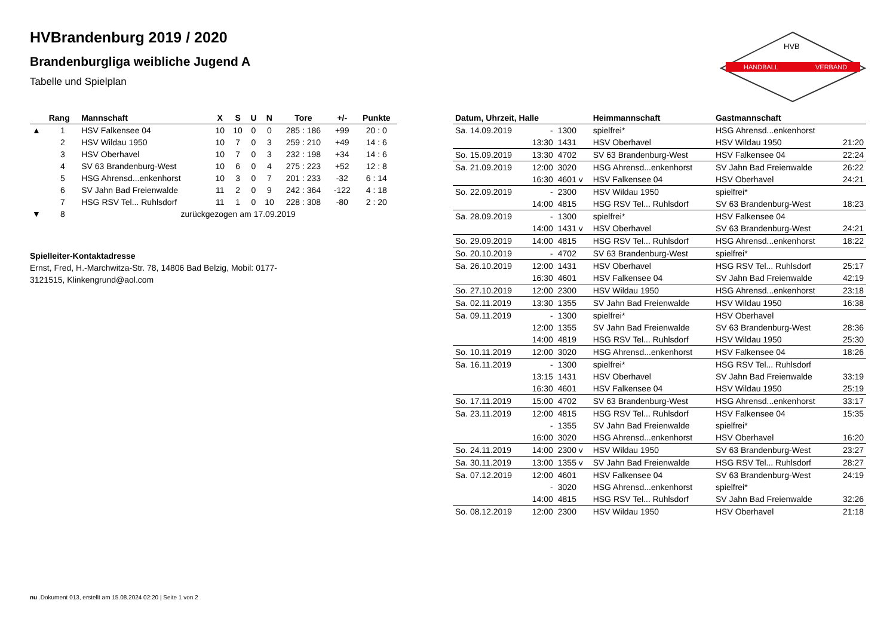HANDBALL
VERBAND
HVB
HVBrandenburg 2019 / 2020
Brandenburgliga weibliche Jugend A
Tabelle und Spielplan
| | Rang | Mannschaft | X | S | U | N | Tore | +/- | Punkte |
| --- | --- | --- | --- | --- | --- | --- | --- | --- | --- |
| ▲ | 1 | HSV Falkensee 04 | 10 | 10 | 0 | 0 | 285 : 186 | +99 | 20 : 0 |
| | 2 | HSV Wildau 1950 | 10 | 7 | 0 | 3 | 259 : 210 | +49 | 14 : 6 |
| | 3 | HSV Oberhavel | 10 | 7 | 0 | 3 | 232 : 198 | +34 | 14 : 6 |
| | 4 | SV 63 Brandenburg-West | 10 | 6 | 0 | 4 | 275 : 223 | +52 | 12 : 8 |
| | 5 | HSG Ahrensd...enkenhorst | 10 | 3 | 0 | 7 | 201 : 233 | -32 | 6 : 14 |
| | 6 | SV Jahn Bad Freienwalde | 11 | 2 | 0 | 9 | 242 : 364 | -122 | 4 : 18 |
| | 7 | HSG RSV Tel... Ruhlsdorf | 11 | 1 | 0 | 10 | 228 : 308 | -80 | 2 : 20 |
| ▼ | 8 | zurückgezogen am 17.09.2019 | | | | | | | |
Spielleiter-Kontaktadresse
Ernst, Fred, H.-Marchwitza-Str. 78, 14806 Bad Belzig, Mobil: 0177-3121515, Klinkengrund@aol.com
| Datum, Uhrzeit, Halle | | | Heimmannschaft | Gastmannschaft | |
| --- | --- | --- | --- | --- | --- |
| Sa. 14.09.2019 | - | 1300 | spielfrei* | HSG Ahrensd...enkenhorst | |
| | 13:30 | 1431 | HSV Oberhavel | HSV Wildau 1950 | 21:20 |
| So. 15.09.2019 | 13:30 | 4702 | SV 63 Brandenburg-West | HSV Falkensee 04 | 22:24 |
| Sa. 21.09.2019 | 12:00 | 3020 | HSG Ahrensd...enkenhorst | SV Jahn Bad Freienwalde | 26:22 |
| | 16:30 | 4601 v | HSV Falkensee 04 | HSV Oberhavel | 24:21 |
| So. 22.09.2019 | - | 2300 | HSV Wildau 1950 | spielfrei* | |
| | 14:00 | 4815 | HSG RSV Tel... Ruhlsdorf | SV 63 Brandenburg-West | 18:23 |
| Sa. 28.09.2019 | - | 1300 | spielfrei* | HSV Falkensee 04 | |
| | 14:00 | 1431 v | HSV Oberhavel | SV 63 Brandenburg-West | 24:21 |
| So. 29.09.2019 | 14:00 | 4815 | HSG RSV Tel... Ruhlsdorf | HSG Ahrensd...enkenhorst | 18:22 |
| So. 20.10.2019 | - | 4702 | SV 63 Brandenburg-West | spielfrei* | |
| Sa. 26.10.2019 | 12:00 | 1431 | HSV Oberhavel | HSG RSV Tel... Ruhlsdorf | 25:17 |
| | 16:30 | 4601 | HSV Falkensee 04 | SV Jahn Bad Freienwalde | 42:19 |
| So. 27.10.2019 | 12:00 | 2300 | HSV Wildau 1950 | HSG Ahrensd...enkenhorst | 23:18 |
| Sa. 02.11.2019 | 13:30 | 1355 | SV Jahn Bad Freienwalde | HSV Wildau 1950 | 16:38 |
| Sa. 09.11.2019 | - | 1300 | spielfrei* | HSV Oberhavel | |
| | 12:00 | 1355 | SV Jahn Bad Freienwalde | SV 63 Brandenburg-West | 28:36 |
| | 14:00 | 4819 | HSG RSV Tel... Ruhlsdorf | HSV Wildau 1950 | 25:30 |
| So. 10.11.2019 | 12:00 | 3020 | HSG Ahrensd...enkenhorst | HSV Falkensee 04 | 18:26 |
| Sa. 16.11.2019 | - | 1300 | spielfrei* | HSG RSV Tel... Ruhlsdorf | |
| | 13:15 | 1431 | HSV Oberhavel | SV Jahn Bad Freienwalde | 33:19 |
| | 16:30 | 4601 | HSV Falkensee 04 | HSV Wildau 1950 | 25:19 |
| So. 17.11.2019 | 15:00 | 4702 | SV 63 Brandenburg-West | HSG Ahrensd...enkenhorst | 33:17 |
| Sa. 23.11.2019 | 12:00 | 4815 | HSG RSV Tel... Ruhlsdorf | HSV Falkensee 04 | 15:35 |
| | - | 1355 | SV Jahn Bad Freienwalde | spielfrei* | |
| | 16:00 | 3020 | HSG Ahrensd...enkenhorst | HSV Oberhavel | 16:20 |
| So. 24.11.2019 | 14:00 | 2300 v | HSV Wildau 1950 | SV 63 Brandenburg-West | 23:27 |
| Sa. 30.11.2019 | 13:00 | 1355 v | SV Jahn Bad Freienwalde | HSG RSV Tel... Ruhlsdorf | 28:27 |
| Sa. 07.12.2019 | 12:00 | 4601 | HSV Falkensee 04 | SV 63 Brandenburg-West | 24:19 |
| | - | 3020 | HSG Ahrensd...enkenhorst | spielfrei* | |
| | 14:00 | 4815 | HSG RSV Tel... Ruhlsdorf | SV Jahn Bad Freienwalde | 32:26 |
| So. 08.12.2019 | 12:00 | 2300 | HSV Wildau 1950 | HSV Oberhavel | 21:18 |
nu .Dokument 013, erstellt am 15.08.2024 02:20 | Seite 1 von 2